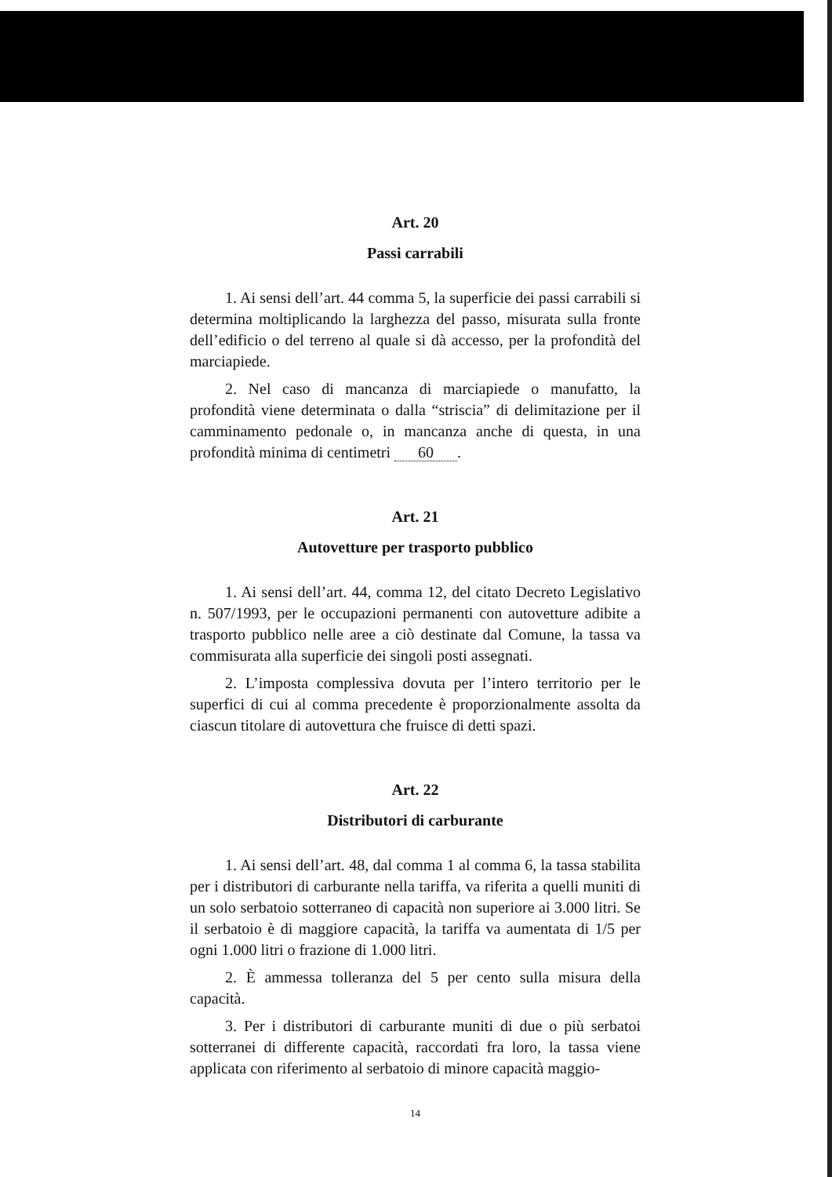Art. 20
Passi carrabili
1. Ai sensi dell’art. 44 comma 5, la superficie dei passi carrabili si determina moltiplicando la larghezza del passo, misurata sulla fronte dell’edificio o del terreno al quale si dà accesso, per la profondità del marciapiede.
2. Nel caso di mancanza di marciapiede o manufatto, la profondità viene determinata o dalla “striscia” di delimitazione per il camminamento pedonale o, in mancanza anche di questa, in una profondità minima di centimetri 60.
Art. 21
Autovetture per trasporto pubblico
1. Ai sensi dell’art. 44, comma 12, del citato Decreto Legislativo n. 507/1993, per le occupazioni permanenti con autovetture adibite a trasporto pubblico nelle aree a ciò destinate dal Comune, la tassa va commisurata alla superficie dei singoli posti assegnati.
2. L’imposta complessiva dovuta per l’intero territorio per le superfici di cui al comma precedente è proporzionalmente assolta da ciascun titolare di autovettura che fruisce di detti spazi.
Art. 22
Distributori di carburante
1. Ai sensi dell’art. 48, dal comma 1 al comma 6, la tassa stabilita per i distributori di carburante nella tariffa, va riferita a quelli muniti di un solo serbatoio sotterraneo di capacità non superiore ai 3.000 litri. Se il serbatoio è di maggiore capacità, la tariffa va aumentata di 1/5 per ogni 1.000 litri o frazione di 1.000 litri.
2. È ammessa tolleranza del 5 per cento sulla misura della capacità.
3. Per i distributori di carburante muniti di due o più serbatoi sotterranei di differente capacità, raccordati fra loro, la tassa viene applicata con riferimento al serbatoio di minore capacità maggio-
14